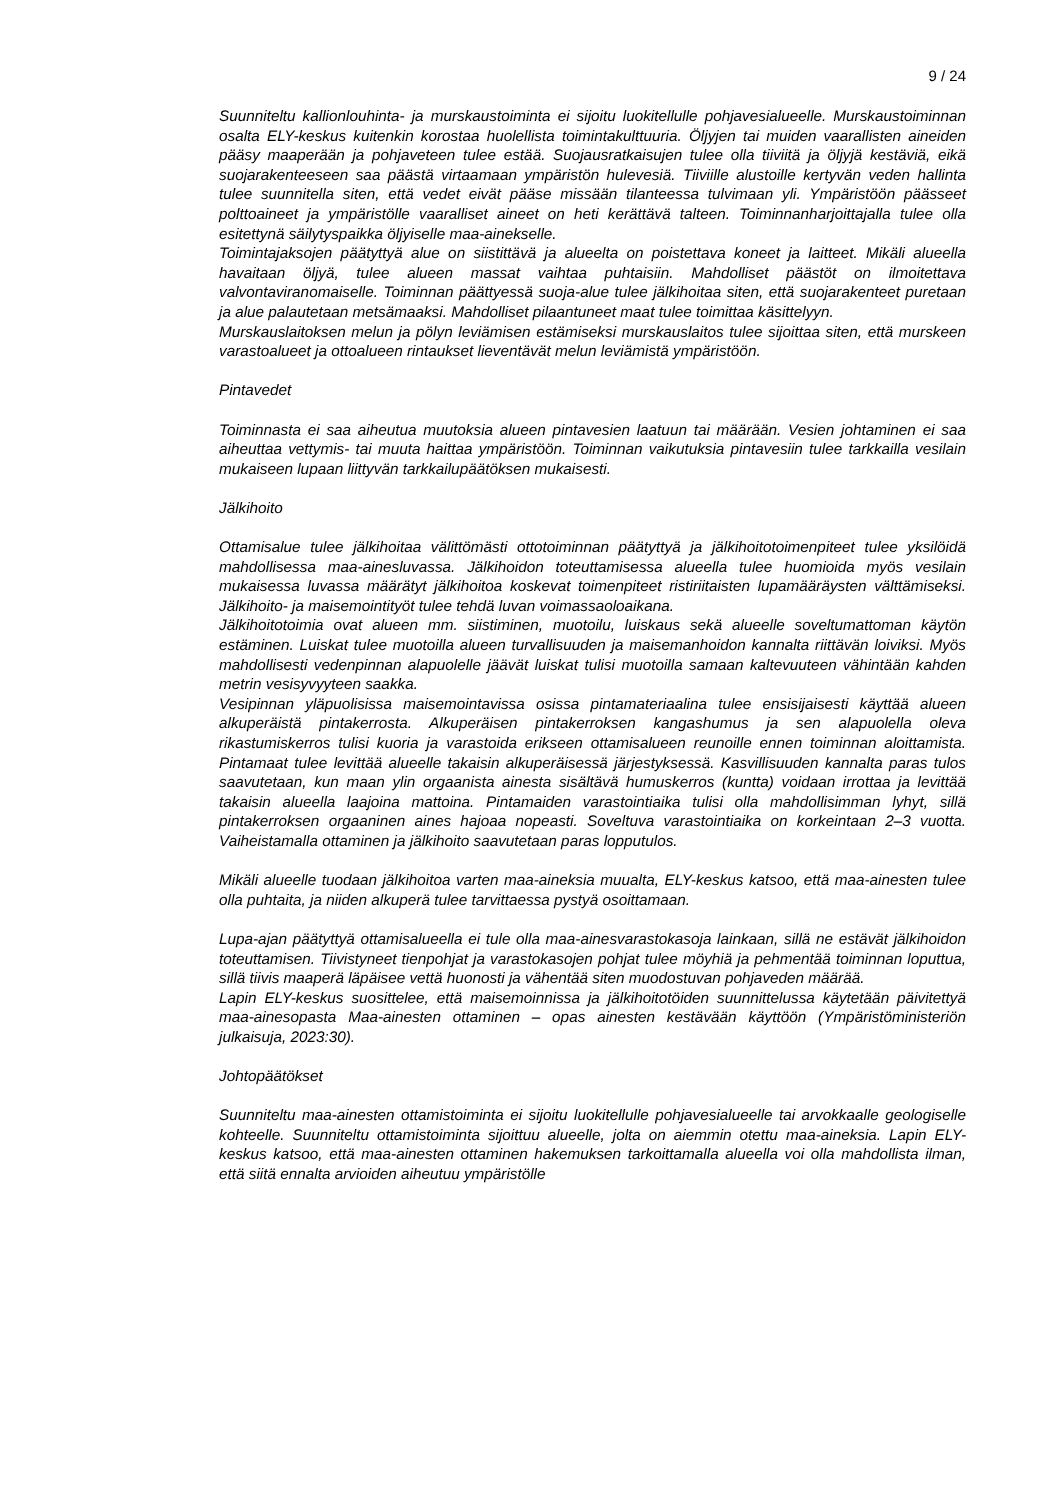9 / 24
Suunniteltu kallionlouhinta- ja murskaustoiminta ei sijoitu luokitellulle pohjavesialueelle. Murskaustoiminnan osalta ELY-keskus kuitenkin korostaa huolellista toimintakulttuuria. Öljyjen tai muiden vaarallisten aineiden pääsy maaperään ja pohjaveteen tulee estää. Suojausratkaisujen tulee olla tiiviitä ja öljyjä kestäviä, eikä suojarakenteeseen saa päästä virtaamaan ympäristön hulevesiä. Tiiviille alustoille kertyvän veden hallinta tulee suunnitella siten, että vedet eivät pääse missään tilanteessa tulvimaan yli. Ympäristöön päässeet polttoaineet ja ympäristölle vaaralliset aineet on heti kerättävä talteen. Toiminnanharjoittajalla tulee olla esitettynä säilytyspaikka öljyiselle maa-ainekselle.
Toimintajaksojen päätyttyä alue on siistittävä ja alueelta on poistettava koneet ja laitteet. Mikäli alueella havaitaan öljyä, tulee alueen massat vaihtaa puhtaisiin. Mahdolliset päästöt on ilmoitettava valvontaviranomaiselle. Toiminnan päättyessä suoja-alue tulee jälkihoitaa siten, että suojarakenteet puretaan ja alue palautetaan metsämaaksi. Mahdolliset pilaantuneet maat tulee toimittaa käsittelyyn.
Murskauslaitoksen melun ja pölyn leviämisen estämiseksi murskauslaitos tulee sijoittaa siten, että murskeen varastoalueet ja ottoalueen rintaukset lieventävät melun leviämistä ympäristöön.
Pintavedet
Toiminnasta ei saa aiheutua muutoksia alueen pintavesien laatuun tai määrään. Vesien johtaminen ei saa aiheuttaa vettymis- tai muuta haittaa ympäristöön. Toiminnan vaikutuksia pintavesiin tulee tarkkailla vesilain mukaiseen lupaan liittyvän tarkkailupäätöksen mukaisesti.
Jälkihoito
Ottamisalue tulee jälkihoitaa välittömästi ottotoiminnan päätyttyä ja jälkihoitotoimenpiteet tulee yksilöidä mahdollisessa maa-ainesluvassa. Jälkihoidon toteuttamisessa alueella tulee huomioida myös vesilain mukaisessa luvassa määrätyt jälkihoitoa koskevat toimenpiteet ristiriitaisten lupamääräysten välttämiseksi. Jälkihoito- ja maisemointityöt tulee tehdä luvan voimassaoloaikana.
Jälkihoitotoimia ovat alueen mm. siistiminen, muotoilu, luiskaus sekä alueelle soveltumattoman käytön estäminen. Luiskat tulee muotoilla alueen turvallisuuden ja maisemanhoidon kannalta riittävän loiviksi. Myös mahdollisesti vedenpinnan alapuolelle jäävät luiskat tulisi muotoilla samaan kaltevuuteen vähintään kahden metrin vesisyvyyteen saakka.
Vesipinnan yläpuolisissa maisemointavissa osissa pintamateriaalina tulee ensisijaisesti käyttää alueen alkuperäistä pintakerrosta. Alkuperäisen pintakerroksen kangashumus ja sen alapuolella oleva rikastumiskerros tulisi kuoria ja varastoida erikseen ottamisalueen reunoille ennen toiminnan aloittamista. Pintamaat tulee levittää alueelle takaisin alkuperäisessä järjestyksessä. Kasvillisuuden kannalta paras tulos saavutetaan, kun maan ylin orgaanista ainesta sisältävä humuskerros (kuntta) voidaan irrottaa ja levittää takaisin alueella laajoina mattoina. Pintamaiden varastointiaika tulisi olla mahdollisimman lyhyt, sillä pintakerroksen orgaaninen aines hajoaa nopeasti. Soveltuva varastointiaika on korkeintaan 2–3 vuotta. Vaiheistamalla ottaminen ja jälkihoito saavutetaan paras lopputulos.
Mikäli alueelle tuodaan jälkihoitoa varten maa-aineksia muualta, ELY-keskus katsoo, että maa-ainesten tulee olla puhtaita, ja niiden alkuperä tulee tarvittaessa pystyä osoittamaan.
Lupa-ajan päätyttyä ottamisalueella ei tule olla maa-ainesvarastokasoja lainkaan, sillä ne estävät jälkihoidon toteuttamisen. Tiivistyneet tienpohjat ja varastokasojen pohjat tulee möyhiä ja pehmentää toiminnan loputtua, sillä tiivis maaperä läpäisee vettä huonosti ja vähentää siten muodostuvan pohjaveden määrää.
Lapin ELY-keskus suosittelee, että maisemoinnissa ja jälkihoitotöiden suunnittelussa käytetään päivitettyä maa-ainesopasta Maa-ainesten ottaminen – opas ainesten kestävään käyttöön (Ympäristöministeriön julkaisuja, 2023:30).
Johtopäätökset
Suunniteltu maa-ainesten ottamistoiminta ei sijoitu luokitellulle pohjavesialueelle tai arvokkaalle geologiselle kohteelle. Suunniteltu ottamistoiminta sijoittuu alueelle, jolta on aiemmin otettu maa-aineksia. Lapin ELY-keskus katsoo, että maa-ainesten ottaminen hakemuksen tarkoittamalla alueella voi olla mahdollista ilman, että siitä ennalta arvioiden aiheutuu ympäristölle